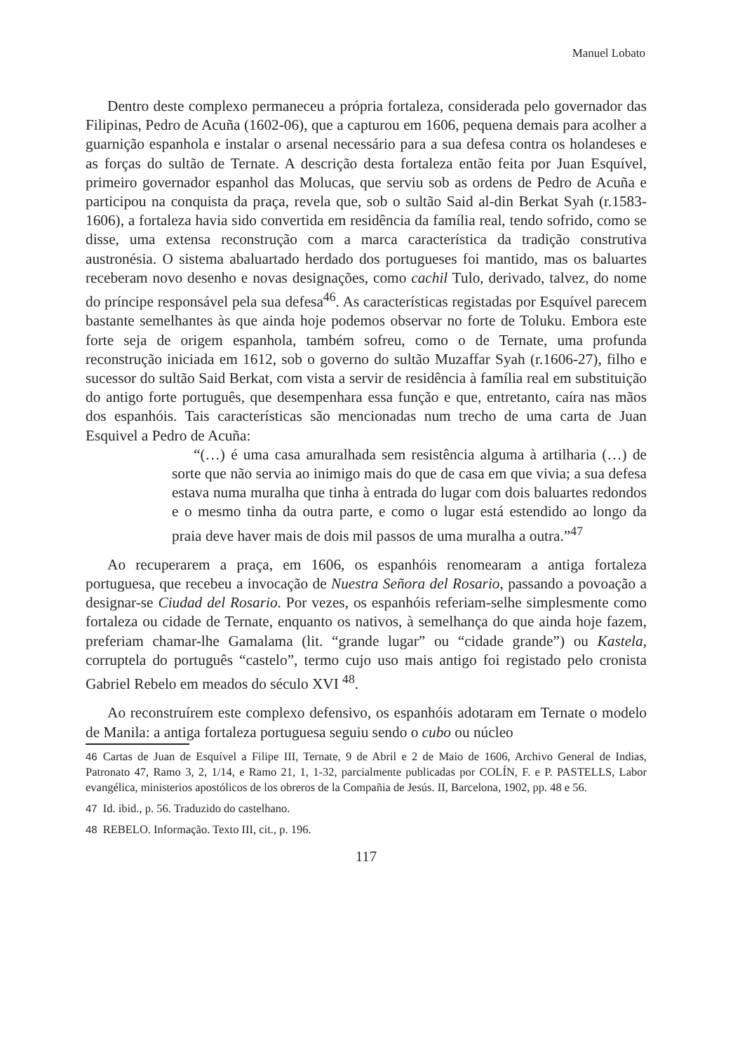Manuel Lobato
Dentro deste complexo permaneceu a própria fortaleza, considerada pelo governador das Filipinas, Pedro de Acuña (1602-06), que a capturou em 1606, pequena demais para acolher a guarnição espanhola e instalar o arsenal necessário para a sua defesa contra os holandeses e as forças do sultão de Ternate. A descrição desta fortaleza então feita por Juan Esquível, primeiro governador espanhol das Molucas, que serviu sob as ordens de Pedro de Acuña e participou na conquista da praça, revela que, sob o sultão Said al-din Berkat Syah (r.1583-1606), a fortaleza havia sido convertida em residência da família real, tendo sofrido, como se disse, uma extensa reconstrução com a marca característica da tradição construtiva austronésia. O sistema abaluartado herdado dos portugueses foi mantido, mas os baluartes receberam novo desenho e novas designações, como cachil Tulo, derivado, talvez, do nome do príncipe responsável pela sua defesa<sup>46</sup>. As características registadas por Esquível parecem bastante semelhantes às que ainda hoje podemos observar no forte de Toluku. Embora este forte seja de origem espanhola, também sofreu, como o de Ternate, uma profunda reconstrução iniciada em 1612, sob o governo do sultão Muzaffar Syah (r.1606-27), filho e sucessor do sultão Said Berkat, com vista a servir de residência à família real em substituição do antigo forte português, que desempenhara essa função e que, entretanto, caíra nas mãos dos espanhóis. Tais características são mencionadas num trecho de uma carta de Juan Esquivel a Pedro de Acuña:
“(…) é uma casa amuralhada sem resistência alguma à artilharia (…) de sorte que não servia ao inimigo mais do que de casa em que vivia; a sua defesa estava numa muralha que tinha à entrada do lugar com dois baluartes redondos e o mesmo tinha da outra parte, e como o lugar está estendido ao longo da praia deve haver mais de dois mil passos de uma muralha a outra.”<sup>47</sup>
Ao recuperarem a praça, em 1606, os espanhóis renomearam a antiga fortaleza portuguesa, que recebeu a invocação de Nuestra Señora del Rosario, passando a povoação a designar-se Ciudad del Rosario. Por vezes, os espanhóis referiam-selhe simplesmente como fortaleza ou cidade de Ternate, enquanto os nativos, à semelhança do que ainda hoje fazem, preferiam chamar-lhe Gamalama (lit. “grande lugar” ou “cidade grande”) ou Kastela, corruptela do português “castelo”, termo cujo uso mais antigo foi registado pelo cronista Gabriel Rebelo em meados do século XVI <sup>48</sup>.
Ao reconstruírem este complexo defensivo, os espanhóis adotaram em Ternate o modelo de Manila: a antiga fortaleza portuguesa seguiu sendo o cubo ou núcleo
46 Cartas de Juan de Esquível a Filipe III, Ternate, 9 de Abril e 2 de Maio de 1606, Archivo General de Indias, Patronato 47, Ramo 3, 2, 1/14, e Ramo 21, 1, 1-32, parcialmente publicadas por COLÍN, F. e P. PASTELLS, Labor evangélica, ministerios apostólicos de los obreros de la Compañia de Jesús. II, Barcelona, 1902, pp. 48 e 56.
47 Id. ibid., p. 56. Traduzido do castelhano.
48 REBELO. Informação. Texto III, cit., p. 196.
117